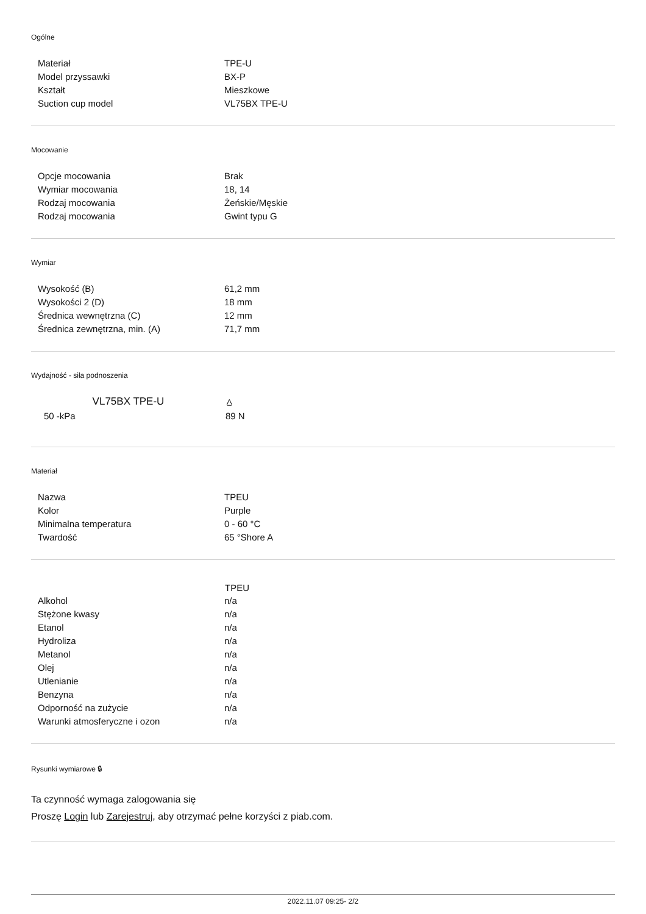Ogólne
| Materiał | TPE-U |
| Model przyssawki | BX-P |
| Kształt | Mieszkowe |
| Suction cup model | VL75BX TPE-U |
Mocowanie
| Opcje mocowania | Brak |
| Wymiar mocowania | 18, 14 |
| Rodzaj mocowania | Żeńskie/Męskie |
| Rodzaj mocowania | Gwint typu G |
Wymiar
| Wysokość (B) | 61,2 mm |
| Wysokości 2 (D) | 18 mm |
| Średnica wewnętrzna (C) | 12 mm |
| Średnica zewnętrzna, min. (A) | 71,7 mm |
Wydajność - siła podnoszenia
| VL75BX TPE-U | ⩟ |
| --- | --- |
| 50 -kPa | 89 N |
Materiał
| Nazwa | TPEU |
| Kolor | Purple |
| Minimalna temperatura | 0 - 60 °C |
| Twardość | 65 °Shore A |
| | TPEU |
| --- | --- |
| Alkohol | n/a |
| Stężone kwasy | n/a |
| Etanol | n/a |
| Hydroliza | n/a |
| Metanol | n/a |
| Olej | n/a |
| Utlenianie | n/a |
| Benzyna | n/a |
| Odporność na zużycie | n/a |
| Warunki atmosferyczne i ozon | n/a |
Rysunki wymiarowe 🔒︎
Ta czynność wymaga zalogowania się
Proszę Login lub Zarejestruj, aby otrzymać pełne korzyści z piab.com.
2022.11.07 09:25- 2/2